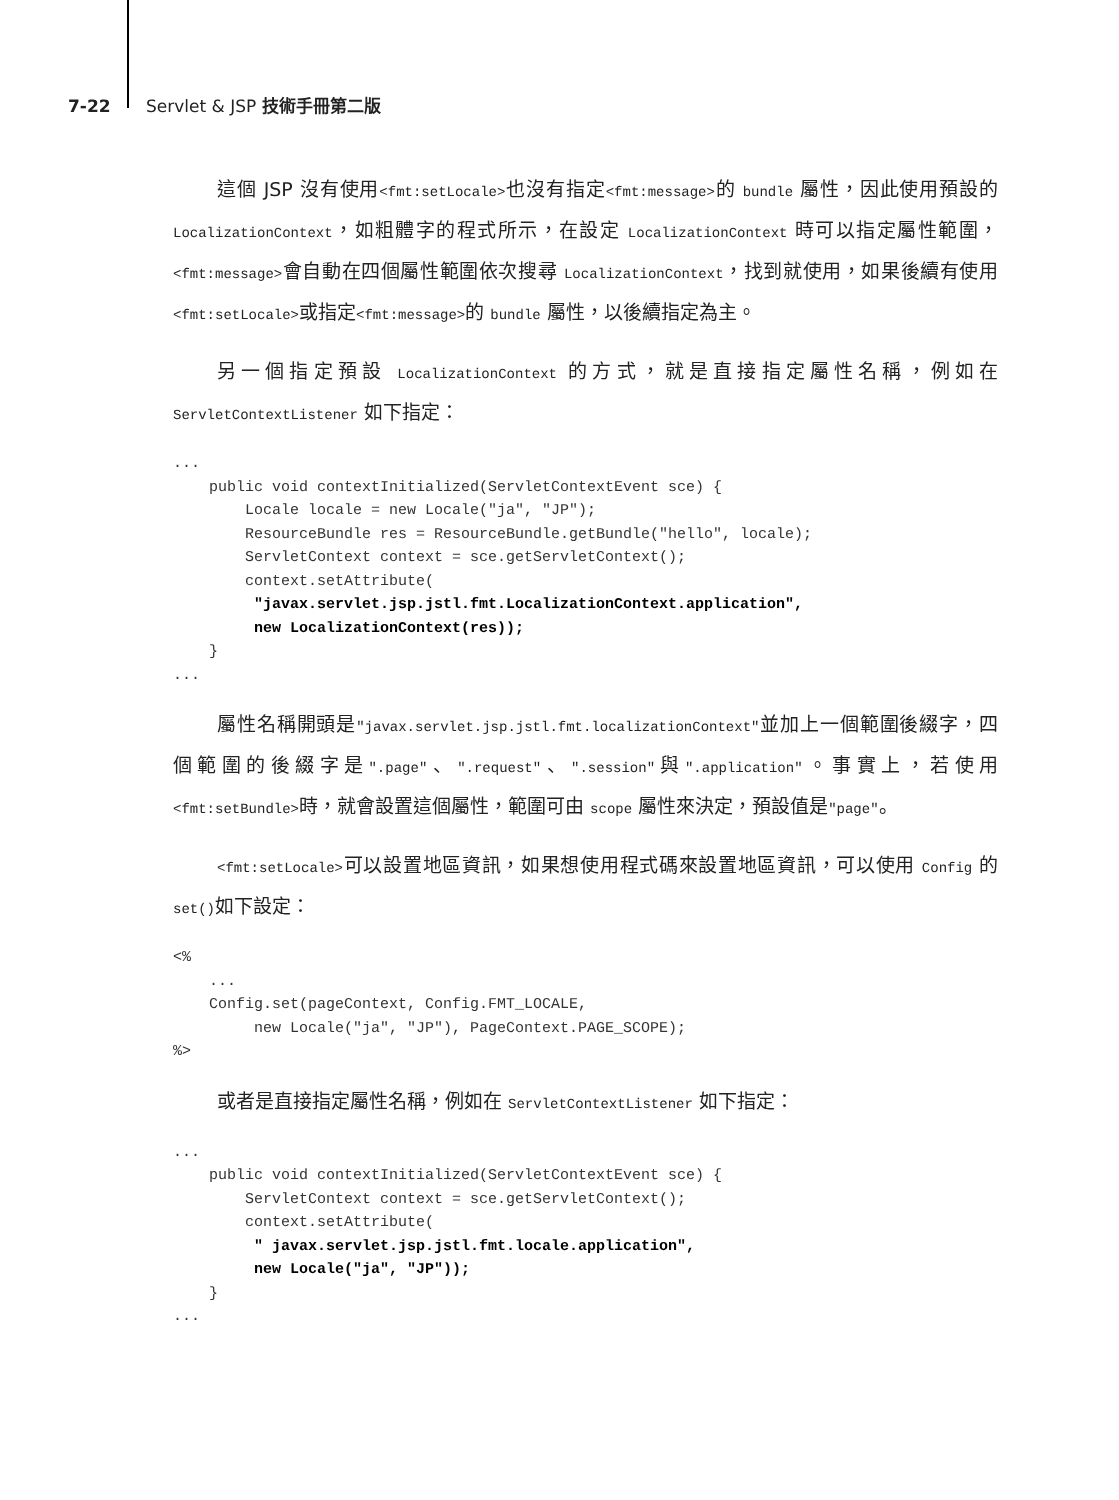7-22 Servlet & JSP 技術手冊第二版
這個 JSP 沒有使用<fmt:setLocale>也沒有指定<fmt:message>的 bundle 屬性，因此使用預設的 LocalizationContext，如粗體字的程式所示，在設定 LocalizationContext 時可以指定屬性範圍，<fmt:message>會自動在四個屬性範圍依次搜尋 LocalizationContext，找到就使用，如果後續有使用<fmt:setLocale>或指定<fmt:message>的 bundle 屬性，以後續指定為主。
另一個指定預設 LocalizationContext 的方式，就是直接指定屬性名稱，例如在 ServletContextListener 如下指定：
...
    public void contextInitialized(ServletContextEvent sce) {
        Locale locale = new Locale("ja", "JP");
        ResourceBundle res = ResourceBundle.getBundle("hello", locale);
        ServletContext context = sce.getServletContext();
        context.setAttribute(
         "javax.servlet.jsp.jstl.fmt.LocalizationContext.application",
         new LocalizationContext(res));
    }
...
屬性名稱開頭是"javax.servlet.jsp.jstl.fmt.localizationContext"並加上一個範圍後綴字，四個範圍的後綴字是".page"、".request"、".session"與".application"。事實上，若使用<fmt:setBundle>時，就會設置這個屬性，範圍可由 scope 屬性來決定，預設值是"page"。
<fmt:setLocale>可以設置地區資訊，如果想使用程式碼來設置地區資訊，可以使用 Config 的 set()如下設定：
<%
    ...
    Config.set(pageContext, Config.FMT_LOCALE,
         new Locale("ja", "JP"), PageContext.PAGE_SCOPE);
%>
或者是直接指定屬性名稱，例如在 ServletContextListener 如下指定：
...
    public void contextInitialized(ServletContextEvent sce) {
        ServletContext context = sce.getServletContext();
        context.setAttribute(
         " javax.servlet.jsp.jstl.fmt.locale.application",
         new Locale("ja", "JP"));
    }
...